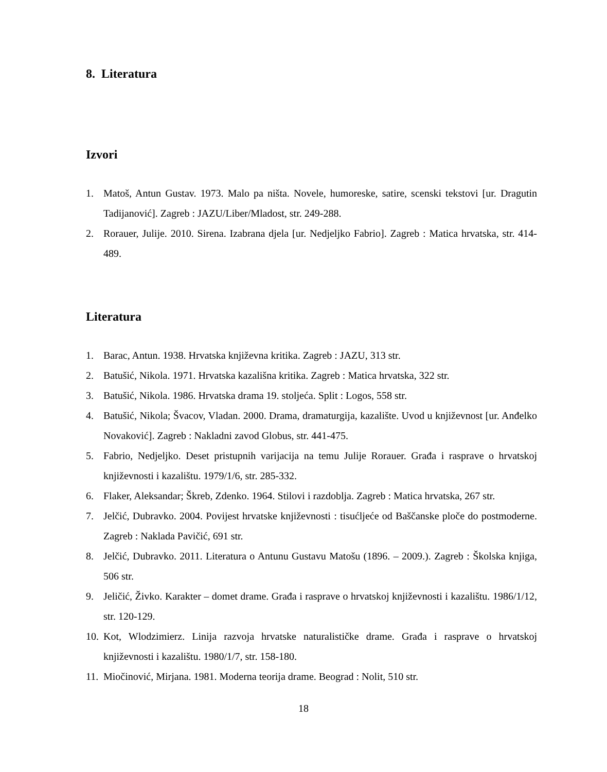8. Literatura
Izvori
1. Matoš, Antun Gustav. 1973. Malo pa ništa. Novele, humoreske, satire, scenski tekstovi [ur. Dragutin Tadijanović]. Zagreb : JAZU/Liber/Mladost, str. 249-288.
2. Rorauer, Julije. 2010. Sirena. Izabrana djela [ur. Nedjeljko Fabrio]. Zagreb : Matica hrvatska, str. 414-489.
Literatura
1. Barac, Antun. 1938. Hrvatska književna kritika. Zagreb : JAZU, 313 str.
2. Batušić, Nikola. 1971. Hrvatska kazališna kritika. Zagreb : Matica hrvatska, 322 str.
3. Batušić, Nikola. 1986. Hrvatska drama 19. stoljeća. Split : Logos, 558 str.
4. Batušić, Nikola; Švacov, Vladan. 2000. Drama, dramaturgija, kazalište. Uvod u književnost [ur. Anđelko Novaković]. Zagreb : Nakladni zavod Globus, str. 441-475.
5. Fabrio, Nedjeljko. Deset pristupnih varijacija na temu Julije Rorauer. Građa i rasprave o hrvatskoj književnosti i kazalištu. 1979/1/6, str. 285-332.
6. Flaker, Aleksandar; Škreb, Zdenko. 1964. Stilovi i razdoblja. Zagreb : Matica hrvatska, 267 str.
7. Jelčić, Dubravko. 2004. Povijest hrvatske književnosti : tisućljeće od Baščanske ploče do postmoderne. Zagreb : Naklada Pavičić, 691 str.
8. Jelčić, Dubravko. 2011. Literatura o Antunu Gustavu Matošu (1896. – 2009.). Zagreb : Školska knjiga, 506 str.
9. Jeličić, Živko. Karakter – domet drame. Građa i rasprave o hrvatskoj književnosti i kazalištu. 1986/1/12, str. 120-129.
10. Kot, Wlodzimierz. Linija razvoja hrvatske naturalističke drame. Građa i rasprave o hrvatskoj književnosti i kazalištu. 1980/1/7, str. 158-180.
11. Miočinović, Mirjana. 1981. Moderna teorija drame. Beograd : Nolit, 510 str.
18